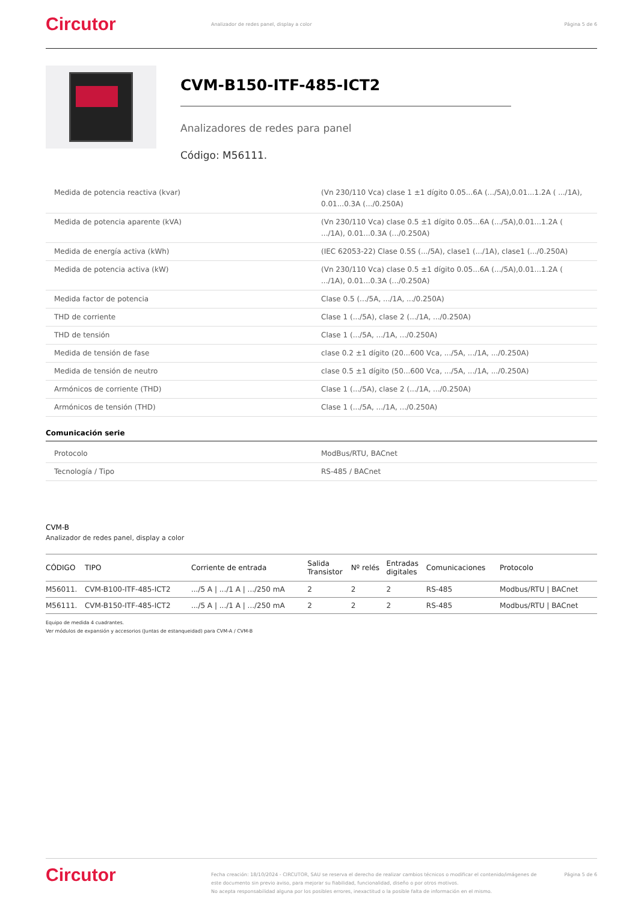Circutor
Analizador de redes panel, display a color
Página 5 de 6
CVM-B150-ITF-485-ICT2
Analizadores de redes para panel
Código: M56111.
| Medida de potencia reactiva (kvar) | (Vn 230/110 Vca) clase 1 ±1 dígito 0.05...6A (.../5A),0.01...1.2A ( .../1A), 0.01...0.3A (.../0.250A) |
| Medida de potencia aparente (kVA) | (Vn 230/110 Vca) clase 0.5 ±1 dígito 0.05...6A (.../5A),0.01...1.2A ( .../1A), 0.01...0.3A (.../0.250A) |
| Medida de energía activa (kWh) | (IEC 62053-22) Clase 0.5S (.../5A), clase1 (.../1A), clase1 (.../0.250A) |
| Medida de potencia activa (kW) | (Vn 230/110 Vca) clase 0.5 ±1 dígito 0.05...6A (.../5A),0.01...1.2A ( .../1A), 0.01...0.3A (.../0.250A) |
| Medida factor de potencia | Clase 0.5 (.../5A, .../1A, .../0.250A) |
| THD de corriente | Clase 1 (.../5A), clase 2 (.../1A, .../0.250A) |
| THD de tensión | Clase 1 (.../5A, .../1A, .../0.250A) |
| Medida de tensión de fase | clase 0.2 ±1 dígito (20...600 Vca, .../5A, .../1A, .../0.250A) |
| Medida de tensión de neutro | clase 0.5 ±1 dígito (50...600 Vca, .../5A, .../1A, .../0.250A) |
| Armónicos de corriente (THD) | Clase 1 (.../5A), clase 2 (.../1A, .../0.250A) |
| Armónicos de tensión (THD) | Clase 1 (.../5A, .../1A, .../0.250A) |
Comunicación serie
| Protocolo | ModBus/RTU, BACnet |
| Tecnología / Tipo | RS-485 / BACnet |
CVM-B
Analizador de redes panel, display a color
| CÓDIGO | TIPO | Corriente de entrada | Salida Transistor | Nº relés | Entradas digitales | Comunicaciones | Protocolo |
| --- | --- | --- | --- | --- | --- | --- | --- |
| M56011. | CVM-B100-ITF-485-ICT2 | .../5 A / .../1 A / .../250 mA | 2 | 2 | 2 | RS-485 | Modbus/RTU / BACnet |
| M56111. | CVM-B150-ITF-485-ICT2 | .../5 A / .../1 A / .../250 mA | 2 | 2 | 2 | RS-485 | Modbus/RTU / BACnet |
Equipo de medida 4 cuadrantes.
Ver módulos de expansión y accesorios (Juntas de estanqueidad) para CVM-A / CVM-B
Circutor
Fecha creación: 18/10/2024 - CIRCUTOR, SAU se reserva el derecho de realizar cambios técnicos o modificar el contenido/imágenes de este documento sin previo aviso, para mejorar su fiabilidad, funcionalidad, diseño o por otros motivos.
No acepta responsabilidad alguna por los posibles errores, inexactitud o la posible falta de información en el mismo.
Página 5 de 6